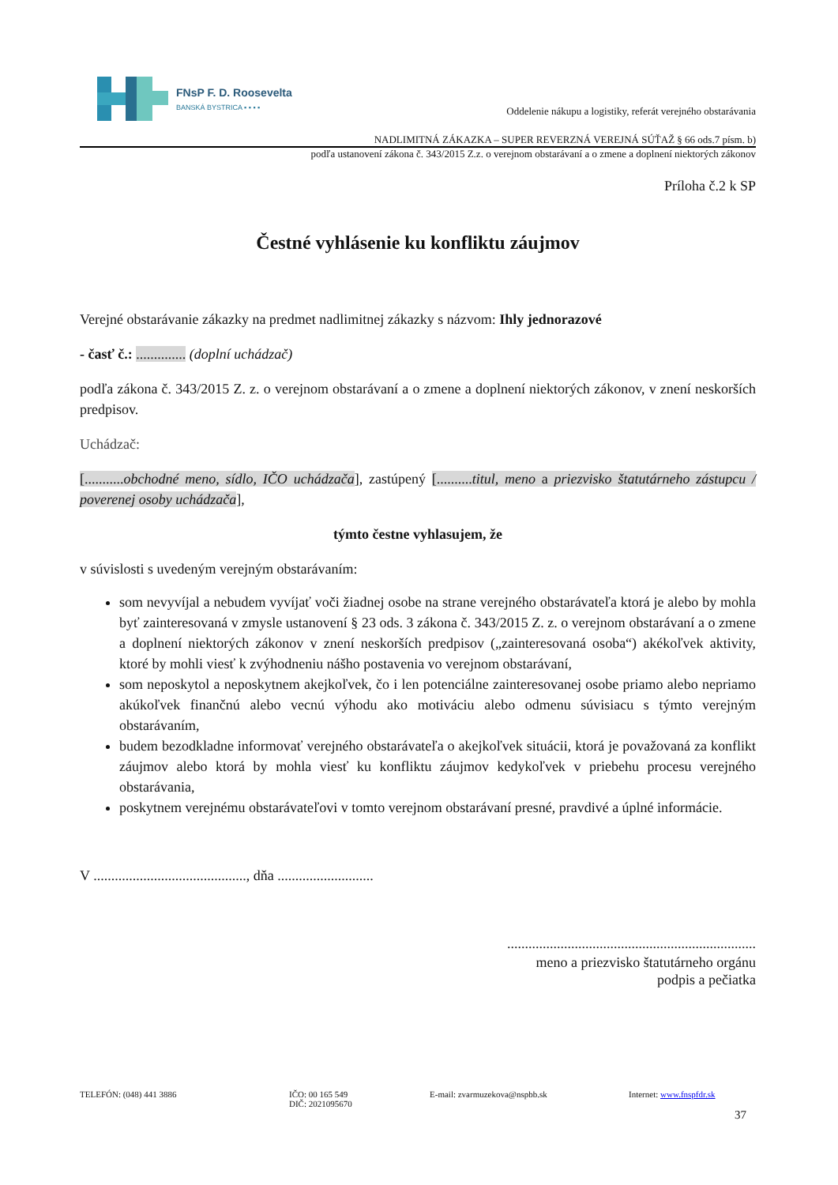FNsP F. D. Roosevelta
BANSKÁ BYSTRICA ▪ ▪ ▪ ▪
Oddelenie nákupu a logistiky, referát verejného obstarávania
NADLIMITNÁ ZÁKAZKA – SUPER REVERZNÁ VEREJNÁ SÚŤAŽ § 66 ods.7 písm. b)
podľa ustanovení zákona č. 343/2015 Z.z. o verejnom obstarávaní a o zmene a doplnení niektorých zákonov
Príloha č.2 k SP
Čestné vyhlásenie ku konfliktu záujmov
Verejné obstarávanie zákazky na predmet nadlimitnej zákazky s názvom: Ihly jednorazové
- časť č.: .............. (doplní uchádzač)
podľa zákona č. 343/2015 Z. z. o verejnom obstarávaní a o zmene a doplnení niektorých zákonov, v znení neskorších predpisov.
Uchádzač:
[...........obchodné meno, sídlo, IČO uchádzača], zastúpený [..........titul, meno a priezvisko štatutárneho zástupcu / poverenej osoby uchádzača],
týmto čestne vyhlasujem, že
v súvislosti s uvedeným verejným obstarávaním:
som nevyvíjal a nebudem vyvíjať voči žiadnej osobe na strane verejného obstarávateľa ktorá je alebo by mohla byť zainteresovaná v zmysle ustanovení § 23 ods. 3 zákona č. 343/2015 Z. z. o verejnom obstarávaní a o zmene a doplnení niektorých zákonov v znení neskorších predpisov („zainteresovaná osoba“) akékoľvek aktivity, ktoré by mohli viesť k zvýhodneniu nášho postavenia vo verejnom obstarávaní,
som neposkytol a neposkytnem akejkoľvek, čo i len potenciálne zainteresovanej osobe priamo alebo nepriamo akúkoľvek finančnú alebo vecnú výhodu ako motiváciu alebo odmenu súvisiacu s týmto verejným obstarávaním,
budem bezodkladne informovať verejného obstarávateľa o akejkoľvek situácii, ktorá je považovaná za konflikt záujmov alebo ktorá by mohla viesť ku konfliktu záujmov kedykoľvek v priebehu procesu verejného obstarávania,
poskytnem verejnému obstarávateľovi v tomto verejnom obstarávaní presné, pravdivé a úplné informácie.
V ..........................................., dňa ...........................
......................................................................
meno a priezvisko štatutárneho orgánu
podpis a pečiatka
TELEFÓN: (048) 441 3886 IČO: 00 165 549
DIČ: 2021095670
E-mail: zvarmuzekova@nspbb.sk Internet: www.fnspfdr.sk
37